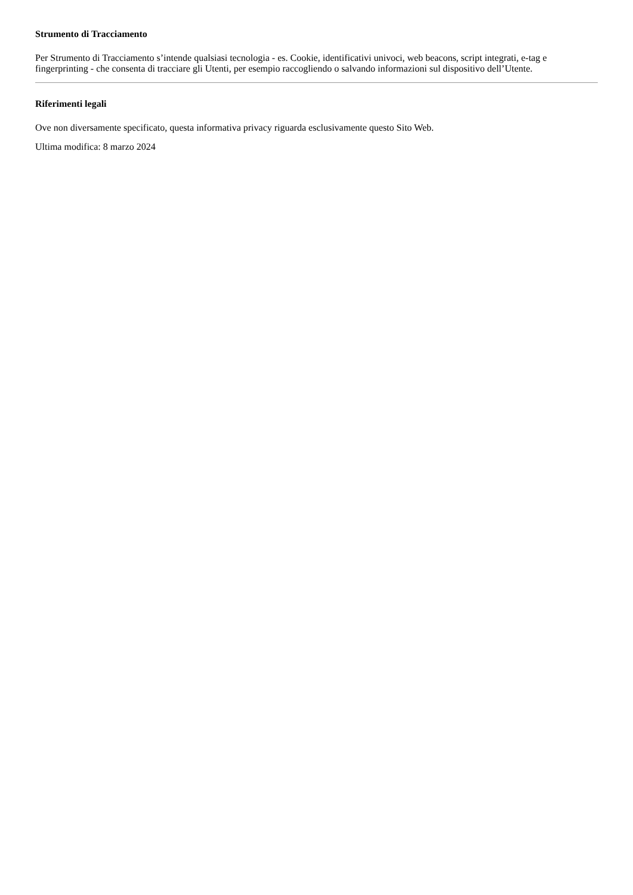Strumento di Tracciamento
Per Strumento di Tracciamento s’intende qualsiasi tecnologia - es. Cookie, identificativi univoci, web beacons, script integrati, e-tag e fingerprinting - che consenta di tracciare gli Utenti, per esempio raccogliendo o salvando informazioni sul dispositivo dell’Utente.
Riferimenti legali
Ove non diversamente specificato, questa informativa privacy riguarda esclusivamente questo Sito Web.
Ultima modifica: 8 marzo 2024